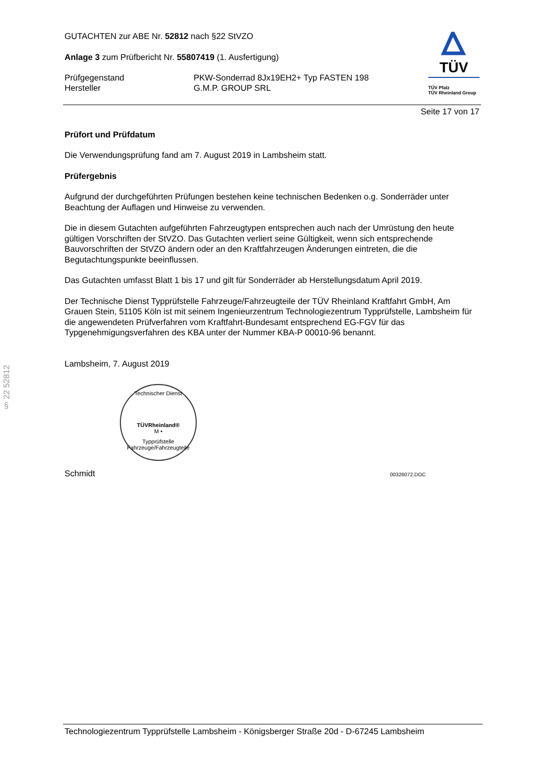§ 22 52812
GUTACHTEN zur ABE Nr. 52812 nach §22 StVZO
Anlage 3 zum Prüfbericht Nr. 55807419 (1. Ausfertigung)
Prüfgegenstand
Hersteller
PKW-Sonderrad 8Jx19EH2+ Typ FASTEN 198
G.M.P. GROUP SRL
TÜV
TÜV Pfalz
TÜV Rheinland Group
Seite 17 von 17
Prüfort und Prüfdatum
Die Verwendungsprüfung fand am 7. August 2019 in Lambsheim statt.
Prüfergebnis
Aufgrund der durchgeführten Prüfungen bestehen keine technischen Bedenken o.g. Sonderräder unter Beachtung der Auflagen und Hinweise zu verwenden.
Die in diesem Gutachten aufgeführten Fahrzeugtypen entsprechen auch nach der Umrüstung den heute gültigen Vorschriften der StVZO. Das Gutachten verliert seine Gültigkeit, wenn sich entsprechende Bauvorschriften der StVZO ändern oder an den Kraftfahrzeugen Änderungen eintreten, die die Begutachtungspunkte beeinflussen.
Das Gutachten umfasst Blatt 1 bis 17 und gilt für Sonderräder ab Herstellungsdatum April 2019.
Der Technische Dienst Typprüfstelle Fahrzeuge/Fahrzeugteile der TÜV Rheinland Kraftfahrt GmbH, Am Grauen Stein, 51105 Köln ist mit seinem Ingenieurzentrum Technologiezentrum Typprüfstelle, Lambsheim für die angewendeten Prüfverfahren vom Kraftfahrt-Bundesamt entsprechend EG-FGV für das Typgenehmigungsverfahren des KBA unter der Nummer KBA-P 00010-96 benannt.
Lambsheim, 7. August 2019
Technischer Dienst
TÜVRheinland®
M •
Typprüfstelle Fahrzeuge/Fahrzeugteile
Schmidt 00326072.DOC
Technologiezentrum Typprüfstelle Lambsheim - Königsberger Straße 20d - D-67245 Lambsheim